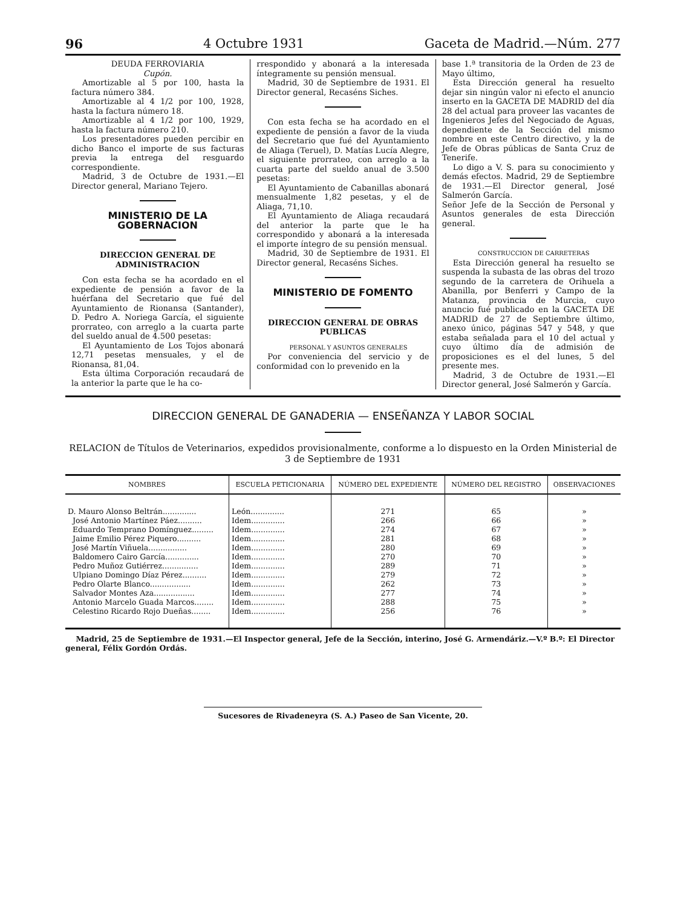96 4 Octubre 1931 Gaceta de Madrid.—Núm. 277
DEUDA FERROVIARIA
Cupón.
Amortizable al 5 por 100, hasta la factura número 384.
Amortizable al 4 1/2 por 100, 1928, hasta la factura número 18.
Amortizable al 4 1/2 por 100, 1929, hasta la factura número 210.
Los presentadores pueden percibir en dicho Banco el importe de sus facturas previa la entrega del resguardo correspondiente.
Madrid, 3 de Octubre de 1931.—El Director general, Mariano Tejero.
MINISTERIO DE LA GOBERNACION
DIRECCION GENERAL DE ADMINISTRACION
Con esta fecha se ha acordado en el expediente de pensión a favor de la huérfana del Secretario que fué del Ayuntamiento de Rionansa (Santander), D. Pedro A. Noriega García, el siguiente prorrateo, con arreglo a la cuarta parte del sueldo anual de 4.500 pesetas:
El Ayuntamiento de Los Tojos abonará 12,71 pesetas mensuales, y el de Rionansa, 81,04.
Esta última Corporación recaudará de la anterior la parte que le ha co-
rrespondido y abonará a la interesada íntegramente su pensión mensual.
Madrid, 30 de Septiembre de 1931. El Director general, Recaséns Siches.
Con esta fecha se ha acordado en el expediente de pensión a favor de la viuda del Secretario que fué del Ayuntamiento de Aliaga (Teruel), D. Matías Lucía Alegre, el siguiente prorrateo, con arreglo a la cuarta parte del sueldo anual de 3.500 pesetas:
El Ayuntamiento de Cabanillas abonará mensualmente 1,82 pesetas, y el de Aliaga, 71,10.
El Ayuntamiento de Aliaga recaudará del anterior la parte que le ha correspondido y abonará a la interesada el importe íntegro de su pensión mensual.
Madrid, 30 de Septiembre de 1931. El Director general, Recaséns Siches.
MINISTERIO DE FOMENTO
DIRECCION GENERAL DE OBRAS PUBLICAS
PERSONAL Y ASUNTOS GENERALES
Por conveniencia del servicio y de conformidad con lo prevenido en la
base 1.ª transitoria de la Orden de 23 de Mayo último,
Esta Dirección general ha resuelto dejar sin ningún valor ni efecto el anuncio inserto en la GACETA DE MADRID del día 28 del actual para proveer las vacantes de Ingenieros Jefes del Negociado de Aguas, dependiente de la Sección del mismo nombre en este Centro directivo, y la de Jefe de Obras públicas de Santa Cruz de Tenerife.
Lo digo a V. S. para su conocimiento y demás efectos. Madrid, 29 de Septiembre de 1931.—El Director general, José Salmerón García.
Señor Jefe de la Sección de Personal y Asuntos generales de esta Dirección general.
CONSTRUCCION DE CARRETERAS
Esta Dirección general ha resuelto se suspenda la subasta de las obras del trozo segundo de la carretera de Orihuela a Abanilla, por Benferri y Campo de la Matanza, provincia de Murcia, cuyo anuncio fué publicado en la GACETA DE MADRID de 27 de Septiembre último, anexo único, páginas 547 y 548, y que estaba señalada para el 10 del actual y cuyo último día de admisión de proposiciones es el del lunes, 5 del presente mes.
Madrid, 3 de Octubre de 1931.—El Director general, José Salmerón y García.
DIRECCION GENERAL DE GANADERIA — ENSEÑANZA Y LABOR SOCIAL
RELACION de Títulos de Veterinarios, expedidos provisionalmente, conforme a lo dispuesto en la Orden Ministerial de 3 de Septiembre de 1931
| NOMBRES | ESCUELA PETICIONARIA | NÚMERO DEL EXPEDIENTE | NÚMERO DEL REGISTRO | OBSERVACIONES |
| --- | --- | --- | --- | --- |
| D. Mauro Alonso Beltrán.............. | León.............. | 271 | 65 | » |
| José Antonio Martínez Páez.......... | Idem.............. | 266 | 66 | » |
| Eduardo Temprano Domínguez......... | Idem.............. | 274 | 67 | » |
| Jaime Emilio Pérez Piquero.......... | Idem.............. | 281 | 68 | » |
| José Martín Viñuela................ | Idem.............. | 280 | 69 | » |
| Baldomero Cairo García.............. | Idem.............. | 270 | 70 | » |
| Pedro Muñoz Gutiérrez............... | Idem.............. | 289 | 71 | » |
| Ulpiano Domingo Díaz Pérez.......... | Idem.............. | 279 | 72 | » |
| Pedro Olarte Blanco................. | Idem.............. | 262 | 73 | » |
| Salvador Montes Aza................. | Idem.............. | 277 | 74 | » |
| Antonio Marcelo Guada Marcos........ | Idem.............. | 288 | 75 | » |
| Celestino Ricardo Rojo Dueñas........ | Idem.............. | 256 | 76 | » |
Madrid, 25 de Septiembre de 1931.—El Inspector general, Jefe de la Sección, interino, José G. Armendáriz.—V.º B.º: El Director general, Félix Gordón Ordás.
Sucesores de Rivadeneyra (S. A.) Paseo de San Vicente, 20.